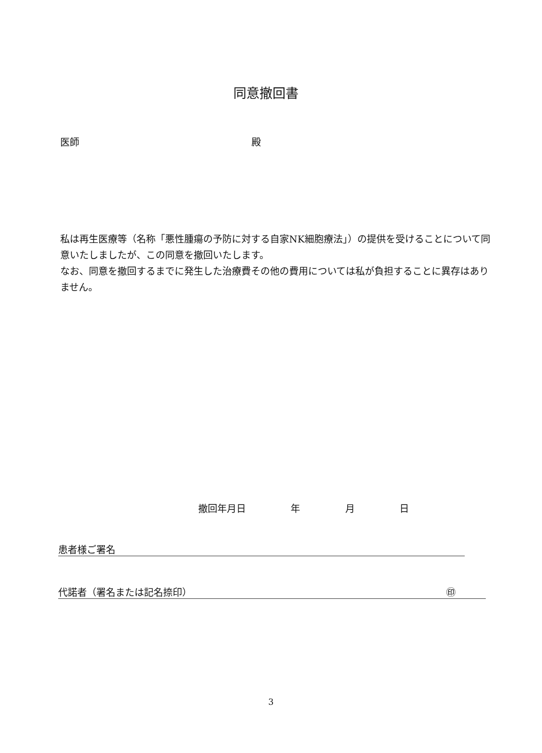同意撤回書
医師 殿
私は再生医療等（名称「悪性腫瘍の予防に対する自家NK細胞療法」）の提供を受けることについて同意いたしましたが、この同意を撤回いたします。
なお、同意を撤回するまでに発生した治療費その他の費用については私が負担することに異存はありません。
撤回年月日 年 月 日
患者様ご署名
代諾者（署名または記名捺印） ㊞
3